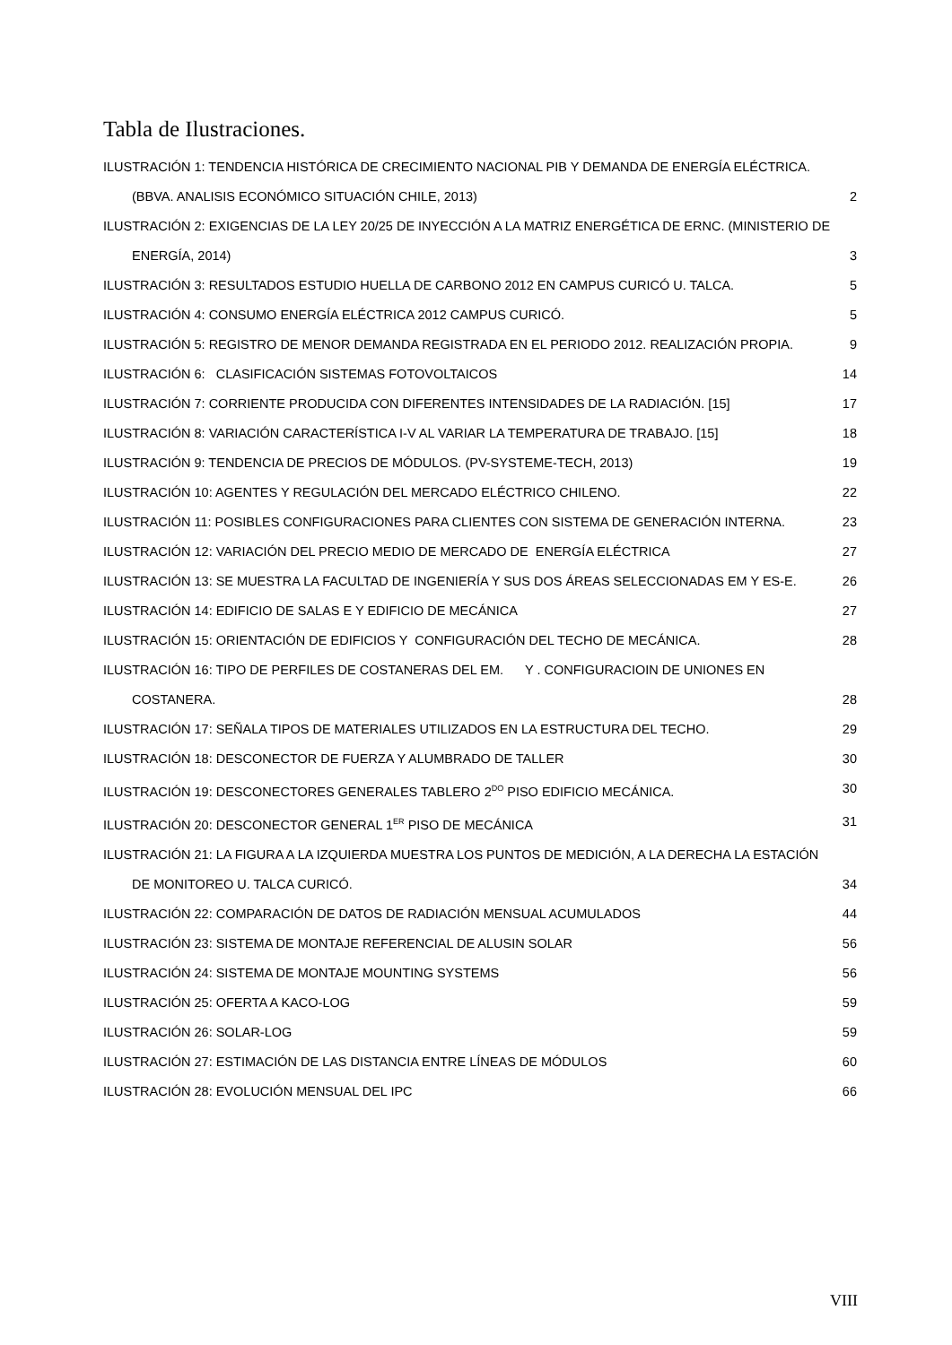Tabla de Ilustraciones.
ILUSTRACIÓN 1: TENDENCIA HISTÓRICA DE CRECIMIENTO NACIONAL PIB Y DEMANDA DE ENERGÍA ELÉCTRICA.
(BBVA. ANALISIS ECONÓMICO SITUACIÓN CHILE, 2013) 2
ILUSTRACIÓN 2: EXIGENCIAS DE LA LEY 20/25 DE INYECCIÓN A LA MATRIZ ENERGÉTICA DE ERNC. (MINISTERIO DE
ENERGÍA, 2014) 3
ILUSTRACIÓN 3: RESULTADOS ESTUDIO HUELLA DE CARBONO 2012 EN CAMPUS CURICÓ U. TALCA. 5
ILUSTRACIÓN 4: CONSUMO ENERGÍA ELÉCTRICA 2012 CAMPUS CURICÓ. 5
ILUSTRACIÓN 5: REGISTRO DE MENOR DEMANDA REGISTRADA EN EL PERIODO 2012. REALIZACIÓN PROPIA. 9
ILUSTRACIÓN 6: CLASIFICACIÓN SISTEMAS FOTOVOLTAICOS 14
ILUSTRACIÓN 7: CORRIENTE PRODUCIDA CON DIFERENTES INTENSIDADES DE LA RADIACIÓN. [15] 17
ILUSTRACIÓN 8: VARIACIÓN CARACTERÍSTICA I-V AL VARIAR LA TEMPERATURA DE TRABAJO. [15] 18
ILUSTRACIÓN 9: TENDENCIA DE PRECIOS DE MÓDULOS. (PV-SYSTEME-TECH, 2013) 19
ILUSTRACIÓN 10: AGENTES Y REGULACIÓN DEL MERCADO ELÉCTRICO CHILENO. 22
ILUSTRACIÓN 11: POSIBLES CONFIGURACIONES PARA CLIENTES CON SISTEMA DE GENERACIÓN INTERNA. 23
ILUSTRACIÓN 12: VARIACIÓN DEL PRECIO MEDIO DE MERCADO DE ENERGÍA ELÉCTRICA 27
ILUSTRACIÓN 13: SE MUESTRA LA FACULTAD DE INGENIERÍA Y SUS DOS ÁREAS SELECCIONADAS EM Y ES-E. 26
ILUSTRACIÓN 14: EDIFICIO DE SALAS E Y EDIFICIO DE MECÁNICA 27
ILUSTRACIÓN 15: ORIENTACIÓN DE EDIFICIOS Y CONFIGURACIÓN DEL TECHO DE MECÁNICA. 28
ILUSTRACIÓN 16: TIPO DE PERFILES DE COSTANERAS DEL EM. Y . CONFIGURACIOIN DE UNIONES EN
COSTANERA. 28
ILUSTRACIÓN 17: SEÑALA TIPOS DE MATERIALES UTILIZADOS EN LA ESTRUCTURA DEL TECHO. 29
ILUSTRACIÓN 18: DESCONECTOR DE FUERZA Y ALUMBRADO DE TALLER 30
ILUSTRACIÓN 19: DESCONECTORES GENERALES TABLERO 2<sup>DO</sup> PISO EDIFICIO MECÁNICA. 30
ILUSTRACIÓN 20: DESCONECTOR GENERAL 1<sup>ER</sup> PISO DE MECÁNICA 31
ILUSTRACIÓN 21: LA FIGURA A LA IZQUIERDA MUESTRA LOS PUNTOS DE MEDICIÓN, A LA DERECHA LA ESTACIÓN
DE MONITOREO U. TALCA CURICÓ. 34
ILUSTRACIÓN 22: COMPARACIÓN DE DATOS DE RADIACIÓN MENSUAL ACUMULADOS 44
ILUSTRACIÓN 23: SISTEMA DE MONTAJE REFERENCIAL DE ALUSIN SOLAR 56
ILUSTRACIÓN 24: SISTEMA DE MONTAJE MOUNTING SYSTEMS 56
ILUSTRACIÓN 25: OFERTA A KACO-LOG 59
ILUSTRACIÓN 26: SOLAR-LOG 59
ILUSTRACIÓN 27: ESTIMACIÓN DE LAS DISTANCIA ENTRE LÍNEAS DE MÓDULOS 60
ILUSTRACIÓN 28: EVOLUCIÓN MENSUAL DEL IPC 66
VIII